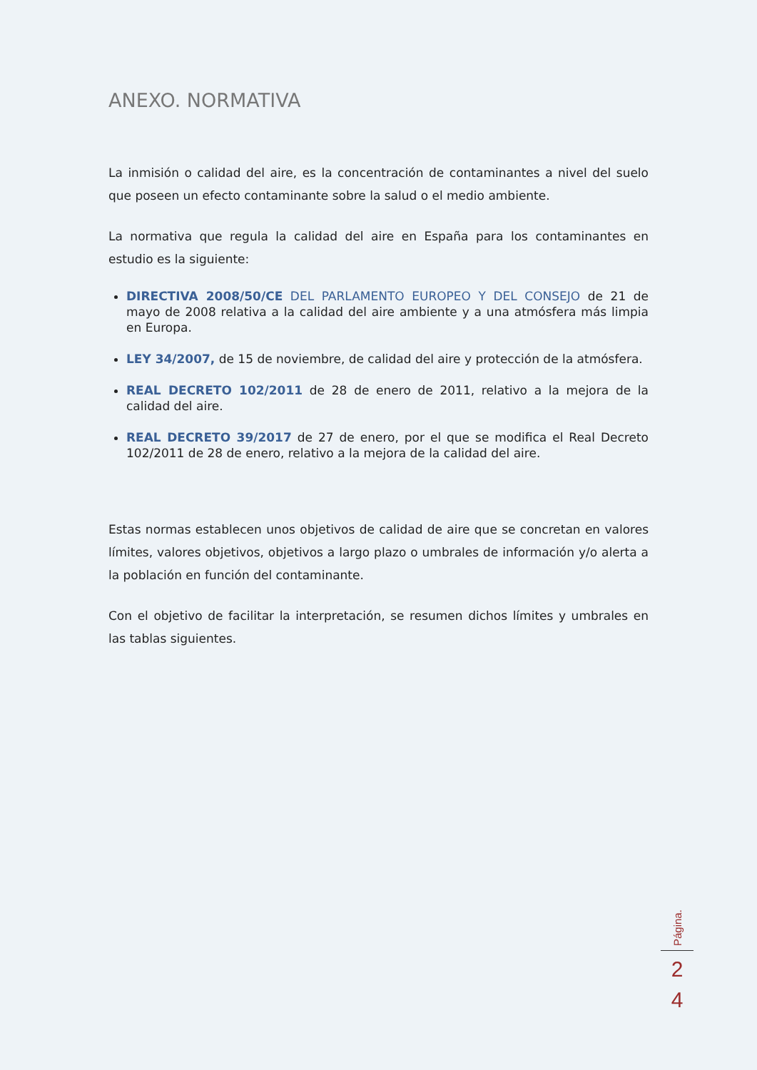ANEXO. NORMATIVA
La inmisión o calidad del aire, es la concentración de contaminantes a nivel del suelo que poseen un efecto contaminante sobre la salud o el medio ambiente.
La normativa que regula la calidad del aire en España para los contaminantes en estudio es la siguiente:
DIRECTIVA 2008/50/CE DEL PARLAMENTO EUROPEO Y DEL CONSEJO de 21 de mayo de 2008 relativa a la calidad del aire ambiente y a una atmósfera más limpia en Europa.
LEY 34/2007, de 15 de noviembre, de calidad del aire y protección de la atmósfera.
REAL DECRETO 102/2011 de 28 de enero de 2011, relativo a la mejora de la calidad del aire.
REAL DECRETO 39/2017 de 27 de enero, por el que se modifica el Real Decreto 102/2011 de 28 de enero, relativo a la mejora de la calidad del aire.
Estas normas establecen unos objetivos de calidad de aire que se concretan en valores límites, valores objetivos, objetivos a largo plazo o umbrales de información y/o alerta a la población en función del contaminante.
Con el objetivo de facilitar la interpretación, se resumen dichos límites y umbrales en las tablas siguientes.
Página.
2
4